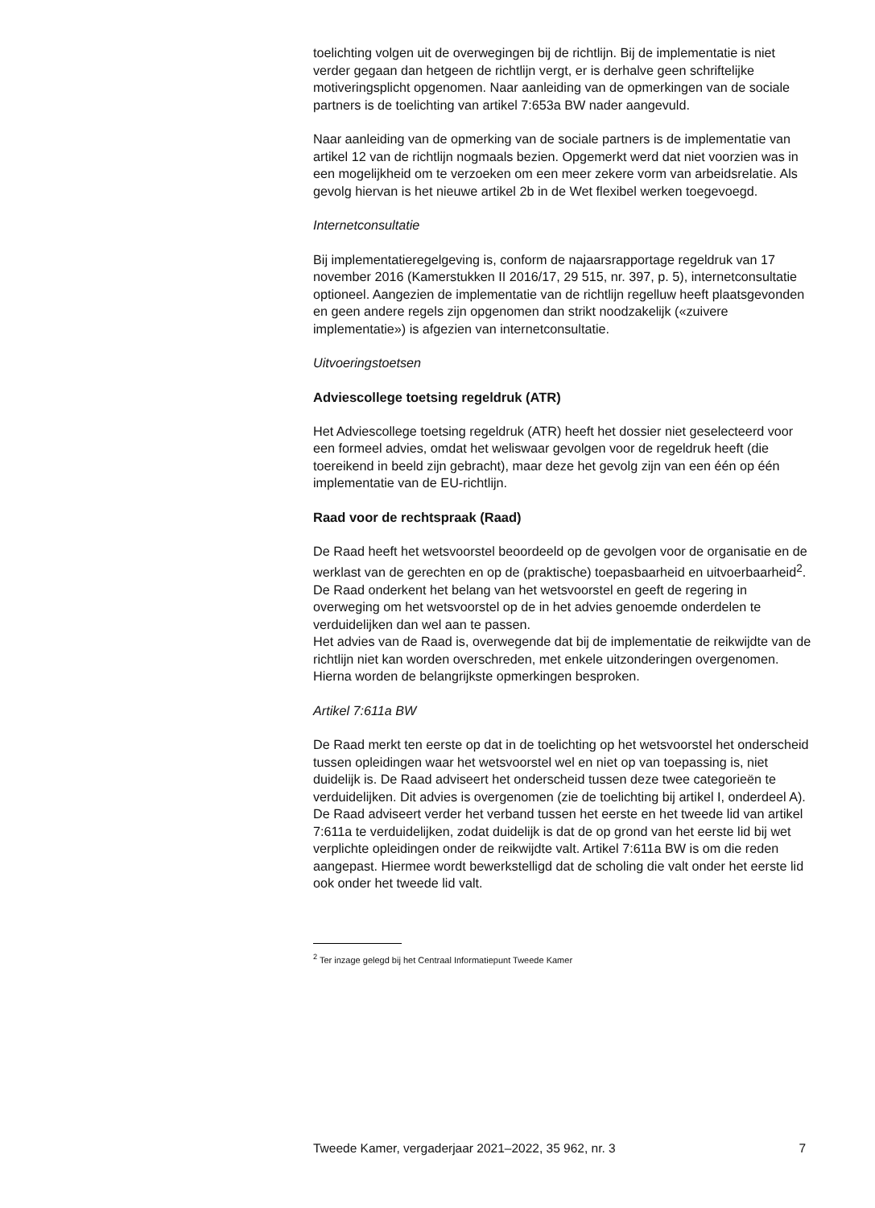toelichting volgen uit de overwegingen bij de richtlijn. Bij de implementatie is niet verder gegaan dan hetgeen de richtlijn vergt, er is derhalve geen schriftelijke motiveringsplicht opgenomen. Naar aanleiding van de opmerkingen van de sociale partners is de toelichting van artikel 7:653a BW nader aangevuld.
Naar aanleiding van de opmerking van de sociale partners is de implementatie van artikel 12 van de richtlijn nogmaals bezien. Opgemerkt werd dat niet voorzien was in een mogelijkheid om te verzoeken om een meer zekere vorm van arbeidsrelatie. Als gevolg hiervan is het nieuwe artikel 2b in de Wet flexibel werken toegevoegd.
Internetconsultatie
Bij implementatieregelgeving is, conform de najaarsrapportage regeldruk van 17 november 2016 (Kamerstukken II 2016/17, 29 515, nr. 397, p. 5), internetconsultatie optioneel. Aangezien de implementatie van de richtlijn regelluw heeft plaatsgevonden en geen andere regels zijn opgenomen dan strikt noodzakelijk («zuivere implementatie») is afgezien van internetconsultatie.
Uitvoeringstoetsen
Adviescollege toetsing regeldruk (ATR)
Het Adviescollege toetsing regeldruk (ATR) heeft het dossier niet geselecteerd voor een formeel advies, omdat het weliswaar gevolgen voor de regeldruk heeft (die toereikend in beeld zijn gebracht), maar deze het gevolg zijn van een één op één implementatie van de EU-richtlijn.
Raad voor de rechtspraak (Raad)
De Raad heeft het wetsvoorstel beoordeeld op de gevolgen voor de organisatie en de werklast van de gerechten en op de (praktische) toepasbaarheid en uitvoerbaarheid<sup>2</sup>. De Raad onderkent het belang van het wetsvoorstel en geeft de regering in overweging om het wetsvoorstel op de in het advies genoemde onderdelen te verduidelijken dan wel aan te passen.
Het advies van de Raad is, overwegende dat bij de implementatie de reikwijdte van de richtlijn niet kan worden overschreden, met enkele uitzonderingen overgenomen. Hierna worden de belangrijkste opmerkingen besproken.
Artikel 7:611a BW
De Raad merkt ten eerste op dat in de toelichting op het wetsvoorstel het onderscheid tussen opleidingen waar het wetsvoorstel wel en niet op van toepassing is, niet duidelijk is. De Raad adviseert het onderscheid tussen deze twee categorieën te verduidelijken. Dit advies is overgenomen (zie de toelichting bij artikel I, onderdeel A). De Raad adviseert verder het verband tussen het eerste en het tweede lid van artikel 7:611a te verduidelijken, zodat duidelijk is dat de op grond van het eerste lid bij wet verplichte opleidingen onder de reikwijdte valt. Artikel 7:611a BW is om die reden aangepast. Hiermee wordt bewerkstelligd dat de scholing die valt onder het eerste lid ook onder het tweede lid valt.
<sup>2</sup> Ter inzage gelegd bij het Centraal Informatiepunt Tweede Kamer
Tweede Kamer, vergaderjaar 2021–2022, 35 962, nr. 3 7